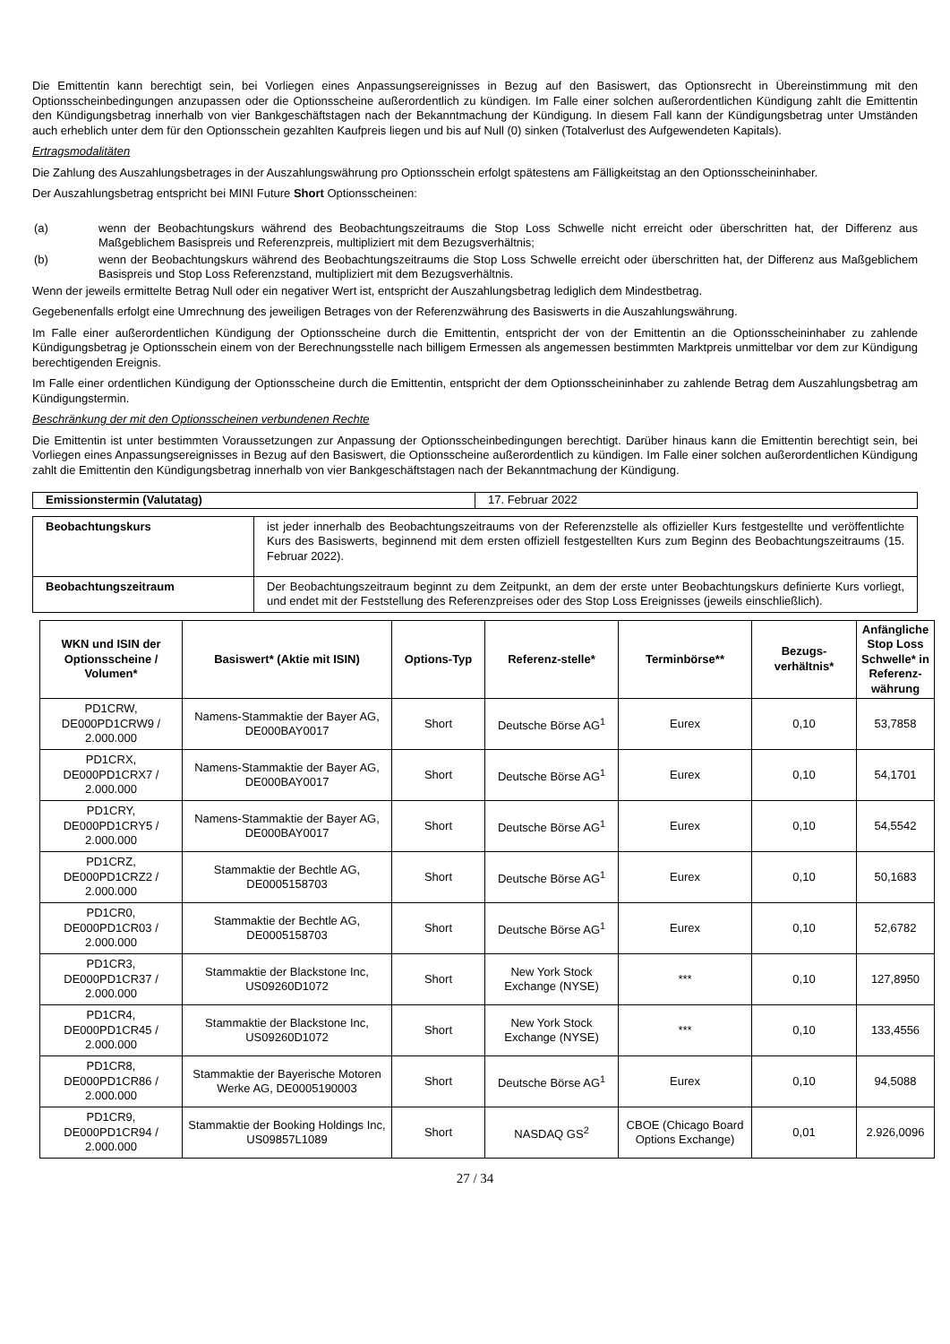Die Emittentin kann berechtigt sein, bei Vorliegen eines Anpassungsereignisses in Bezug auf den Basiswert, das Optionsrecht in Übereinstimmung mit den Optionsscheinbedingungen anzupassen oder die Optionsscheine außerordentlich zu kündigen. Im Falle einer solchen außerordentlichen Kündigung zahlt die Emittentin den Kündigungsbetrag innerhalb von vier Bankgeschäftstagen nach der Bekanntmachung der Kündigung. In diesem Fall kann der Kündigungsbetrag unter Umständen auch erheblich unter dem für den Optionsschein gezahlten Kaufpreis liegen und bis auf Null (0) sinken (Totalverlust des Aufgewendeten Kapitals).
Ertragsmodalitäten
Die Zahlung des Auszahlungsbetrages in der Auszahlungswährung pro Optionsschein erfolgt spätestens am Fälligkeitstag an den Optionsscheininhaber.
Der Auszahlungsbetrag entspricht bei MINI Future Short Optionsscheinen:
(a) wenn der Beobachtungskurs während des Beobachtungszeitraums die Stop Loss Schwelle nicht erreicht oder überschritten hat, der Differenz aus Maßgeblichem Basispreis und Referenzpreis, multipliziert mit dem Bezugsverhältnis;
(b) wenn der Beobachtungskurs während des Beobachtungszeitraums die Stop Loss Schwelle erreicht oder überschritten hat, der Differenz aus Maßgeblichem Basispreis und Stop Loss Referenzstand, multipliziert mit dem Bezugsverhältnis.
Wenn der jeweils ermittelte Betrag Null oder ein negativer Wert ist, entspricht der Auszahlungsbetrag lediglich dem Mindestbetrag.
Gegebenenfalls erfolgt eine Umrechnung des jeweiligen Betrages von der Referenzwährung des Basiswerts in die Auszahlungswährung.
Im Falle einer außerordentlichen Kündigung der Optionsscheine durch die Emittentin, entspricht der von der Emittentin an die Optionsscheininhaber zu zahlende Kündigungsbetrag je Optionsschein einem von der Berechnungsstelle nach billigem Ermessen als angemessen bestimmten Marktpreis unmittelbar vor dem zur Kündigung berechtigenden Ereignis.
Im Falle einer ordentlichen Kündigung der Optionsscheine durch die Emittentin, entspricht der dem Optionsscheininhaber zu zahlende Betrag dem Auszahlungsbetrag am Kündigungstermin.
Beschränkung der mit den Optionsscheinen verbundenen Rechte
Die Emittentin ist unter bestimmten Voraussetzungen zur Anpassung der Optionsscheinbedingungen berechtigt. Darüber hinaus kann die Emittentin berechtigt sein, bei Vorliegen eines Anpassungsereignisses in Bezug auf den Basiswert, die Optionsscheine außerordentlich zu kündigen. Im Falle einer solchen außerordentlichen Kündigung zahlt die Emittentin den Kündigungsbetrag innerhalb von vier Bankgeschäftstagen nach der Bekanntmachung der Kündigung.
| Emissionstermin (Valutatag) | 17. Februar 2022 |
| Beobachtungskurs | ist jeder innerhalb des Beobachtungszeitraums von der Referenzstelle als offizieller Kurs festgestellte und veröffentlichte Kurs des Basiswerts, beginnend mit dem ersten offiziell festgestellten Kurs zum Beginn des Beobachtungszeitraums (15. Februar 2022). |
| Beobachtungszeitraum | Der Beobachtungszeitraum beginnt zu dem Zeitpunkt, an dem der erste unter Beobachtungskurs definierte Kurs vorliegt, und endet mit der Feststellung des Referenzpreises oder des Stop Loss Ereignisses (jeweils einschließlich). |
| WKN und ISIN der Optionsscheine / Volumen* | Basiswert* (Aktie mit ISIN) | Options-Typ | Referenz-stelle* | Terminbörse** | Bezugs-verhältnis* | Anfängliche Stop Loss Schwelle* in Referenz-währung |
| --- | --- | --- | --- | --- | --- | --- |
| PD1CRW, DE000PD1CRW9 / 2.000.000 | Namens-Stammaktie der Bayer AG, DE000BAY0017 | Short | Deutsche Börse AG<sup>1</sup> | Eurex | 0,10 | 53,7858 |
| PD1CRX, DE000PD1CRX7 / 2.000.000 | Namens-Stammaktie der Bayer AG, DE000BAY0017 | Short | Deutsche Börse AG<sup>1</sup> | Eurex | 0,10 | 54,1701 |
| PD1CRY, DE000PD1CRY5 / 2.000.000 | Namens-Stammaktie der Bayer AG, DE000BAY0017 | Short | Deutsche Börse AG<sup>1</sup> | Eurex | 0,10 | 54,5542 |
| PD1CRZ, DE000PD1CRZ2 / 2.000.000 | Stammaktie der Bechtle AG, DE0005158703 | Short | Deutsche Börse AG<sup>1</sup> | Eurex | 0,10 | 50,1683 |
| PD1CR0, DE000PD1CR03 / 2.000.000 | Stammaktie der Bechtle AG, DE0005158703 | Short | Deutsche Börse AG<sup>1</sup> | Eurex | 0,10 | 52,6782 |
| PD1CR3, DE000PD1CR37 / 2.000.000 | Stammaktie der Blackstone Inc, US09260D1072 | Short | New York Stock Exchange (NYSE) | *** | 0,10 | 127,8950 |
| PD1CR4, DE000PD1CR45 / 2.000.000 | Stammaktie der Blackstone Inc, US09260D1072 | Short | New York Stock Exchange (NYSE) | *** | 0,10 | 133,4556 |
| PD1CR8, DE000PD1CR86 / 2.000.000 | Stammaktie der Bayerische Motoren Werke AG, DE0005190003 | Short | Deutsche Börse AG<sup>1</sup> | Eurex | 0,10 | 94,5088 |
| PD1CR9, DE000PD1CR94 / 2.000.000 | Stammaktie der Booking Holdings Inc, US09857L1089 | Short | NASDAQ GS<sup>2</sup> | CBOE (Chicago Board Options Exchange) | 0,01 | 2.926,0096 |
27 / 34